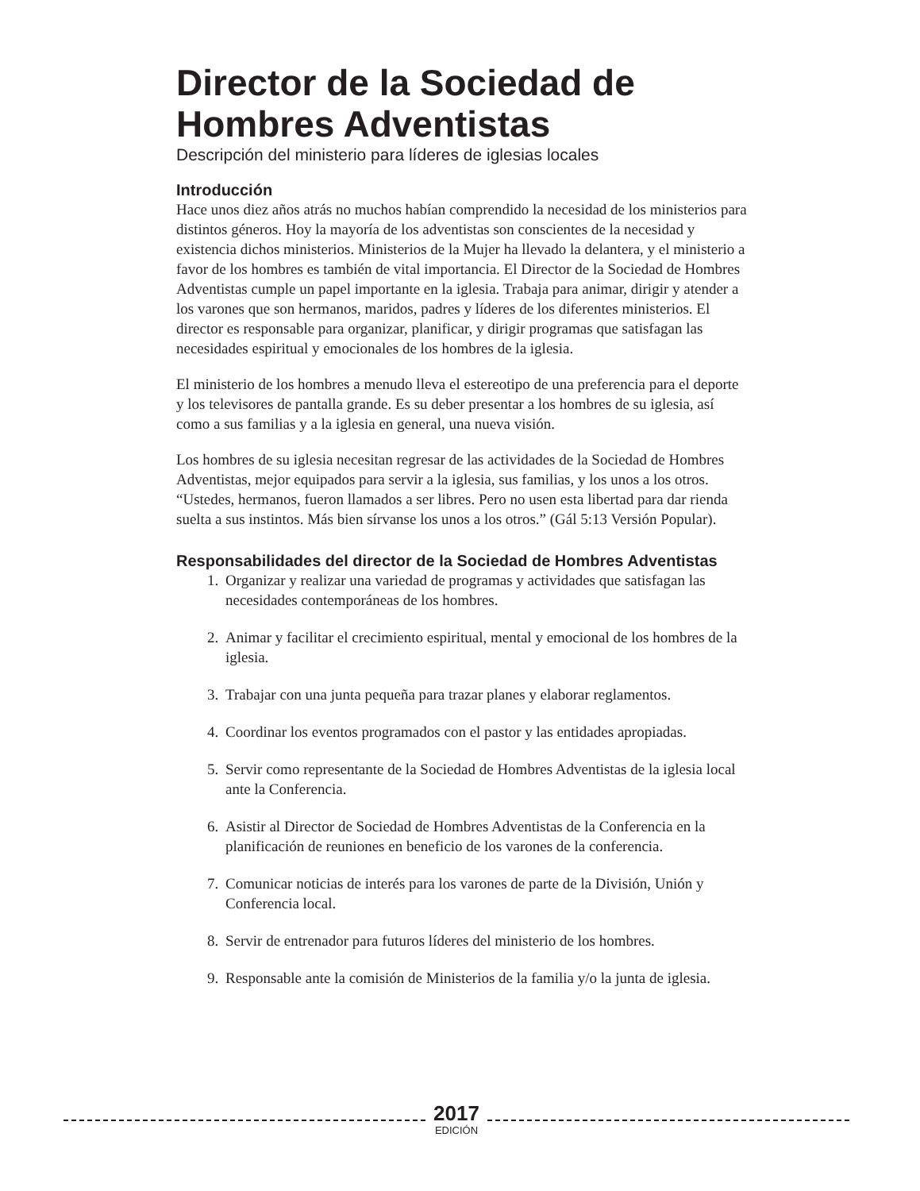Director de la Sociedad de Hombres Adventistas
Descripción del ministerio para líderes de iglesias locales
Introducción
Hace unos diez años atrás no muchos habían comprendido la necesidad de los ministerios para distintos géneros. Hoy la mayoría de los adventistas son conscientes de la necesidad y existencia dichos ministerios. Ministerios de la Mujer ha llevado la delantera, y el ministerio a favor de los hombres es también de vital importancia. El Director de la Sociedad de Hombres Adventistas cumple un papel importante en la iglesia. Trabaja para animar, dirigir y atender a los varones que son hermanos, maridos, padres y líderes de los diferentes ministerios. El director es responsable para organizar, planificar, y dirigir programas que satisfagan las necesidades espiritual y emocionales de los hombres de la iglesia.
El ministerio de los hombres a menudo lleva el estereotipo de una preferencia para el deporte y los televisores de pantalla grande. Es su deber presentar a los hombres de su iglesia, así como a sus familias y a la iglesia en general, una nueva visión.
Los hombres de su iglesia necesitan regresar de las actividades de la Sociedad de Hombres Adventistas, mejor equipados para servir a la iglesia, sus familias, y los unos a los otros. “Ustedes, hermanos, fueron llamados a ser libres. Pero no usen esta libertad para dar rienda suelta a sus instintos. Más bien sírvanse los unos a los otros.” (Gál 5:13 Versión Popular).
Responsabilidades del director de la Sociedad de Hombres Adventistas
1. Organizar y realizar una variedad de programas y actividades que satisfagan las necesidades contemporáneas de los hombres.
2. Animar y facilitar el crecimiento espiritual, mental y emocional de los hombres de la iglesia.
3. Trabajar con una junta pequeña para trazar planes y elaborar reglamentos.
4. Coordinar los eventos programados con el pastor y las entidades apropiadas.
5. Servir como representante de la Sociedad de Hombres Adventistas de la iglesia local ante la Conferencia.
6. Asistir al Director de Sociedad de Hombres Adventistas de la Conferencia en la planificación de reuniones en beneficio de los varones de la conferencia.
7. Comunicar noticias de interés para los varones de parte de la División, Unión y Conferencia local.
8. Servir de entrenador para futuros líderes del ministerio de los hombres.
9. Responsable ante la comisión de Ministerios de la familia y/o la junta de iglesia.
2017
EDICIÓN